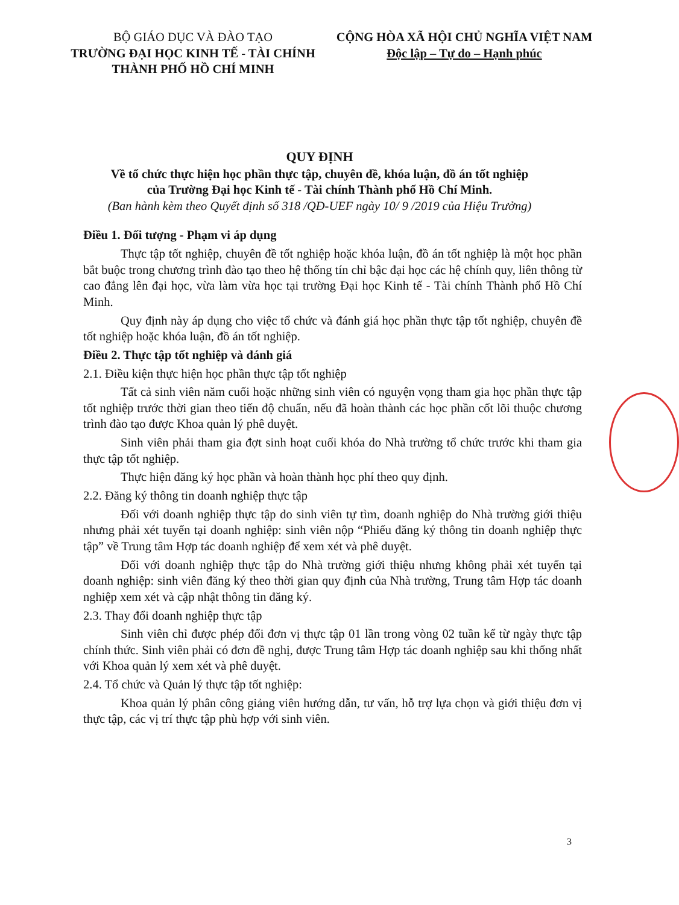BỘ GIÁO DỤC VÀ ĐÀO TẠO
TRƯỜNG ĐẠI HỌC KINH TẾ - TÀI CHÍNH
THÀNH PHỐ HỒ CHÍ MINH
CỘNG HÒA XÃ HỘI CHỦ NGHĨA VIỆT NAM
Độc lập – Tự do – Hạnh phúc
QUY ĐỊNH
Về tổ chức thực hiện học phần thực tập, chuyên đề, khóa luận, đồ án tốt nghiệp
của Trường Đại học Kinh tế - Tài chính Thành phố Hồ Chí Minh.
(Ban hành kèm theo Quyết định số 318 /QĐ-UEF ngày 10/ 9 /2019 của Hiệu Trưởng)
Điều 1. Đối tượng - Phạm vi áp dụng
Thực tập tốt nghiệp, chuyên đề tốt nghiệp hoặc khóa luận, đồ án tốt nghiệp là một học phần bắt buộc trong chương trình đào tạo theo hệ thống tín chỉ bậc đại học các hệ chính quy, liên thông từ cao đẳng lên đại học, vừa làm vừa học tại trường Đại học Kinh tế - Tài chính Thành phố Hồ Chí Minh.
Quy định này áp dụng cho việc tổ chức và đánh giá học phần thực tập tốt nghiệp, chuyên đề tốt nghiệp hoặc khóa luận, đồ án tốt nghiệp.
Điều 2. Thực tập tốt nghiệp và đánh giá
2.1. Điều kiện thực hiện học phần thực tập tốt nghiệp
Tất cả sinh viên năm cuối hoặc những sinh viên có nguyện vọng tham gia học phần thực tập tốt nghiệp trước thời gian theo tiến độ chuẩn, nếu đã hoàn thành các học phần cốt lõi thuộc chương trình đào tạo được Khoa quản lý phê duyệt.
Sinh viên phải tham gia đợt sinh hoạt cuối khóa do Nhà trường tổ chức trước khi tham gia thực tập tốt nghiệp.
Thực hiện đăng ký học phần và hoàn thành học phí theo quy định.
2.2. Đăng ký thông tin doanh nghiệp thực tập
Đối với doanh nghiệp thực tập do sinh viên tự tìm, doanh nghiệp do Nhà trường giới thiệu nhưng phải xét tuyển tại doanh nghiệp: sinh viên nộp “Phiếu đăng ký thông tin doanh nghiệp thực tập” về Trung tâm Hợp tác doanh nghiệp để xem xét và phê duyệt.
Đối với doanh nghiệp thực tập do Nhà trường giới thiệu nhưng không phải xét tuyển tại doanh nghiệp: sinh viên đăng ký theo thời gian quy định của Nhà trường, Trung tâm Hợp tác doanh nghiệp xem xét và cập nhật thông tin đăng ký.
2.3. Thay đổi doanh nghiệp thực tập
Sinh viên chỉ được phép đổi đơn vị thực tập 01 lần trong vòng 02 tuần kể từ ngày thực tập chính thức. Sinh viên phải có đơn đề nghị, được Trung tâm Hợp tác doanh nghiệp sau khi thống nhất với Khoa quản lý xem xét và phê duyệt.
2.4. Tổ chức và Quản lý thực tập tốt nghiệp:
Khoa quản lý phân công giảng viên hướng dẫn, tư vấn, hỗ trợ lựa chọn và giới thiệu đơn vị thực tập, các vị trí thực tập phù hợp với sinh viên.
3